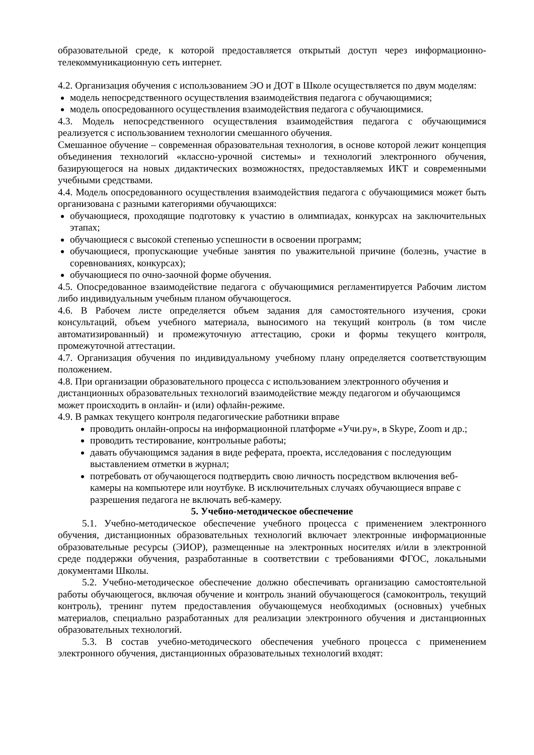образовательной среде, к которой предоставляется открытый доступ через информационно-телекоммуникационную сеть интернет.
4.2. Организация обучения с использованием ЭО и ДОТ в Школе осуществляется по двум моделям:
модель непосредственного осуществления взаимодействия педагога с обучающимися;
модель опосредованного осуществления взаимодействия педагога с обучающимися.
4.3. Модель непосредственного осуществления взаимодействия педагога с обучающимися реализуется с использованием технологии смешанного обучения.
Смешанное обучение – современная образовательная технология, в основе которой лежит концепция объединения технологий «классно-урочной системы» и технологий электронного обучения, базирующегося на новых дидактических возможностях, предоставляемых ИКТ и современными учебными средствами.
4.4. Модель опосредованного осуществления взаимодействия педагога с обучающимися может быть организована с разными категориями обучающихся:
обучающиеся, проходящие подготовку к участию в олимпиадах, конкурсах на заключительных этапах;
обучающиеся с высокой степенью успешности в освоении программ;
обучающиеся, пропускающие учебные занятия по уважительной причине (болезнь, участие в соревнованиях, конкурсах);
обучающиеся по очно-заочной форме обучения.
4.5. Опосредованное взаимодействие педагога с обучающимися регламентируется Рабочим листом либо индивидуальным учебным планом обучающегося.
4.6. В Рабочем листе определяется объем задания для самостоятельного изучения, сроки консультаций, объем учебного материала, выносимого на текущий контроль (в том числе автоматизированный) и промежуточную аттестацию, сроки и формы текущего контроля, промежуточной аттестации.
4.7. Организация обучения по индивидуальному учебному плану определяется соответствующим положением.
4.8. При организации образовательного процесса с использованием электронного обучения и дистанционных образовательных технологий взаимодействие между педагогом и обучающимся может происходить в онлайн- и (или) офлайн-режиме.
4.9. В рамках текущего контроля педагогические работники вправе
проводить онлайн-опросы на информационной платформе «Учи.ру», в Skype, Zoom и др.;
проводить тестирование, контрольные работы;
давать обучающимся задания в виде реферата, проекта, исследования с последующим выставлением отметки в журнал;
потребовать от обучающегося подтвердить свою личность посредством включения веб-камеры на компьютере или ноутбуке. В исключительных случаях обучающиеся вправе с разрешения педагога не включать веб-камеру.
5. Учебно-методическое обеспечение
5.1. Учебно-методическое обеспечение учебного процесса с применением электронного обучения, дистанционных образовательных технологий включает электронные информационные образовательные ресурсы (ЭИОР), размещенные на электронных носителях и/или в электронной среде поддержки обучения, разработанные в соответствии с требованиями ФГОС, локальными документами Школы.
5.2. Учебно-методическое обеспечение должно обеспечивать организацию самостоятельной работы обучающегося, включая обучение и контроль знаний обучающегося (самоконтроль, текущий контроль), тренинг путем предоставления обучающемуся необходимых (основных) учебных материалов, специально разработанных для реализации электронного обучения и дистанционных образовательных технологий.
5.3. В состав учебно-методического обеспечения учебного процесса с применением электронного обучения, дистанционных образовательных технологий входят: